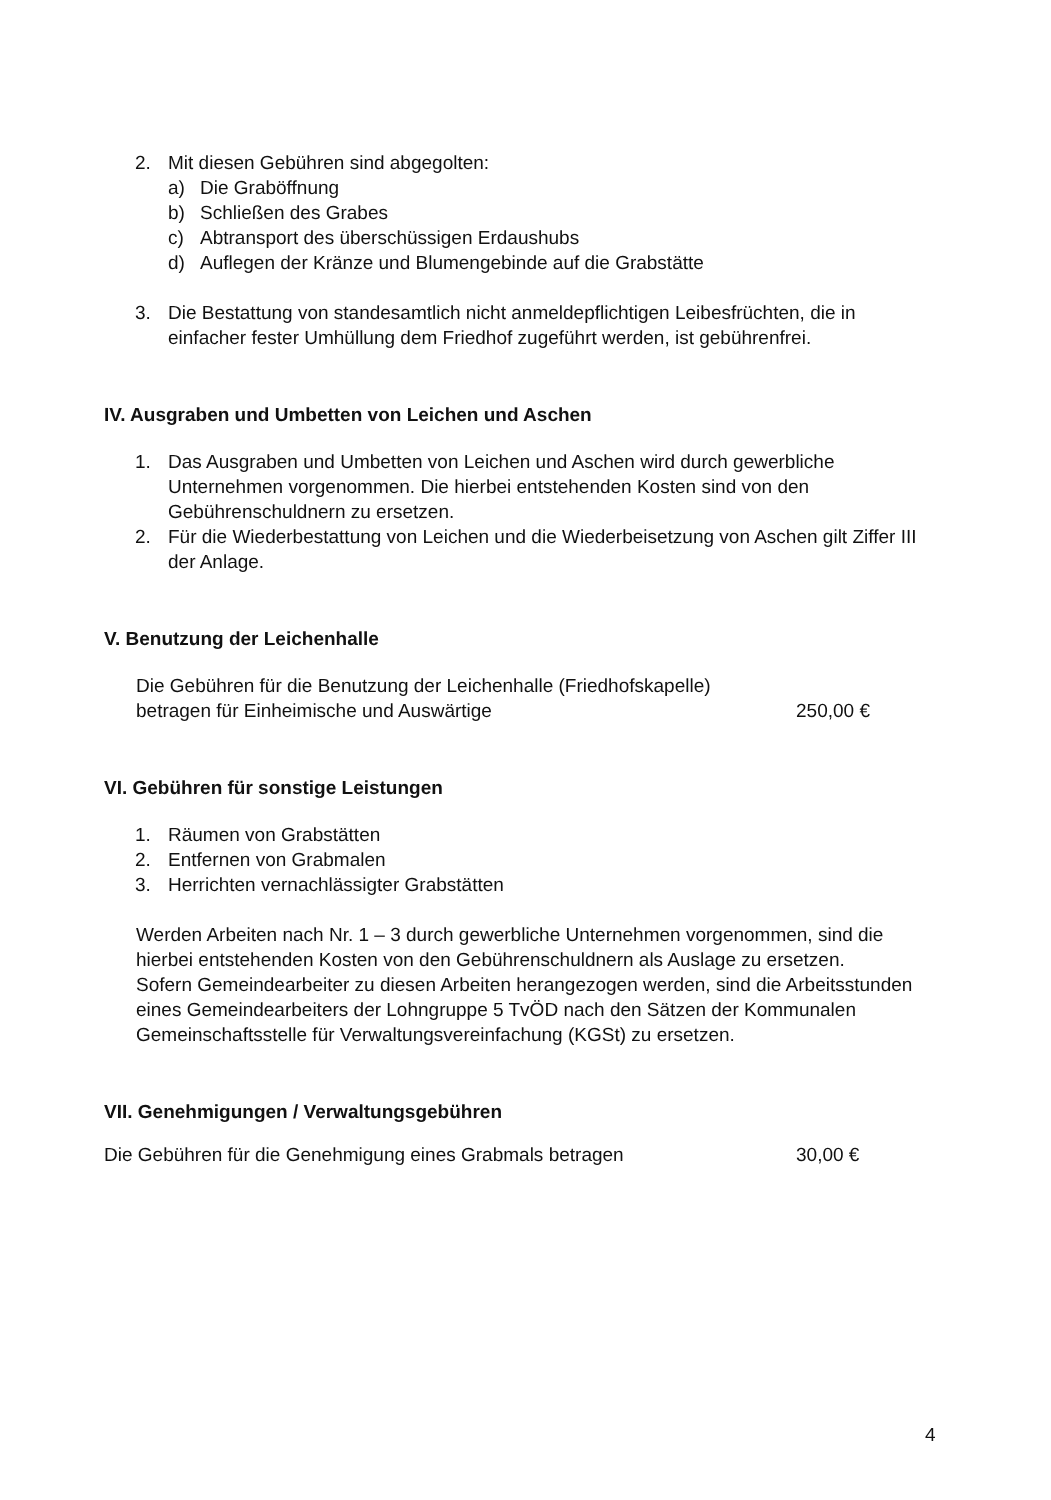2. Mit diesen Gebühren sind abgegolten:
a) Die Graböffnung
b) Schließen des Grabes
c) Abtransport des überschüssigen Erdaushubs
d) Auflegen der Kränze und Blumengebinde auf die Grabstätte
3. Die Bestattung von standesamtlich nicht anmeldepflichtigen Leibesfrüchten, die in einfacher fester Umhüllung dem Friedhof zugeführt werden, ist gebührenfrei.
IV. Ausgraben und Umbetten von Leichen und Aschen
1. Das Ausgraben und Umbetten von Leichen und Aschen wird durch gewerbliche Unternehmen vorgenommen. Die hierbei entstehenden Kosten sind von den Gebührenschuldnern zu ersetzen.
2. Für die Wiederbestattung von Leichen und die Wiederbeisetzung von Aschen gilt Ziffer III der Anlage.
V. Benutzung der Leichenhalle
Die Gebühren für die Benutzung der Leichenhalle (Friedhofskapelle)
betragen für Einheimische und Auswärtige 250,00 €
VI. Gebühren für sonstige Leistungen
1. Räumen von Grabstätten
2. Entfernen von Grabmalen
3. Herrichten vernachlässigter Grabstätten
Werden Arbeiten nach Nr. 1 – 3 durch gewerbliche Unternehmen vorgenommen, sind die hierbei entstehenden Kosten von den Gebührenschuldnern als Auslage zu ersetzen.
Sofern Gemeindearbeiter zu diesen Arbeiten herangezogen werden, sind die Arbeitsstunden eines Gemeindearbeiters der Lohngruppe 5 TvÖD nach den Sätzen der Kommunalen Gemeinschaftsstelle für Verwaltungsvereinfachung (KGSt) zu ersetzen.
VII. Genehmigungen / Verwaltungsgebühren
Die Gebühren für die Genehmigung eines Grabmals betragen 30,00 €
4